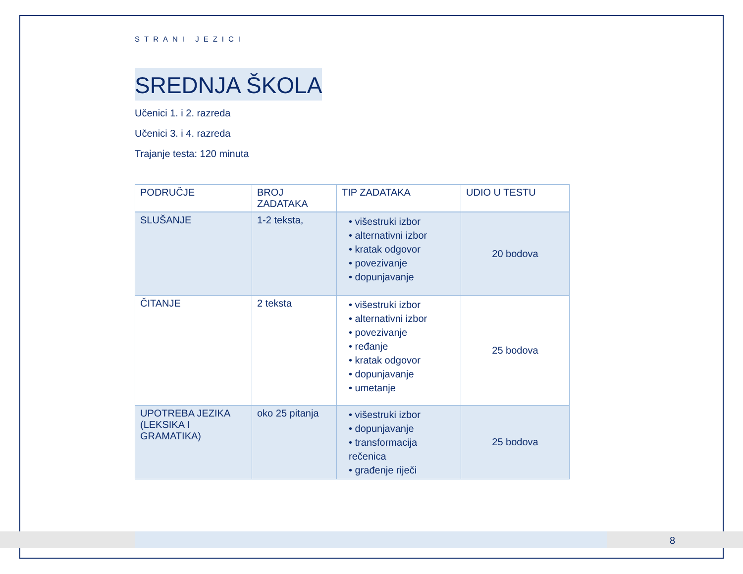STRANI JEZICI
SREDNJA ŠKOLA
Učenici 1. i 2. razreda
Učenici 3. i 4. razreda
Trajanje testa: 120 minuta
| PODRUČJE | BROJ ZADATAKA | TIP ZADATAKA | UDIO U TESTU |
| --- | --- | --- | --- |
| SLUŠANJE | 1-2 teksta, | • višestruki izbor • alternativni izbor • kratak odgovor • povezivanje • dopunjavanje | 20 bodova |
| ČITANJE | 2 teksta | • višestruki izbor • alternativni izbor • povezivanje • ređanje • kratak odgovor • dopunjavanje • umetanje | 25 bodova |
| UPOTREBA JEZIKA (LEKSIKA I GRAMATIKA) | oko 25 pitanja | • višestruki izbor • dopunjavanje • transformacija rečenica • građenje riječi | 25 bodova |
8